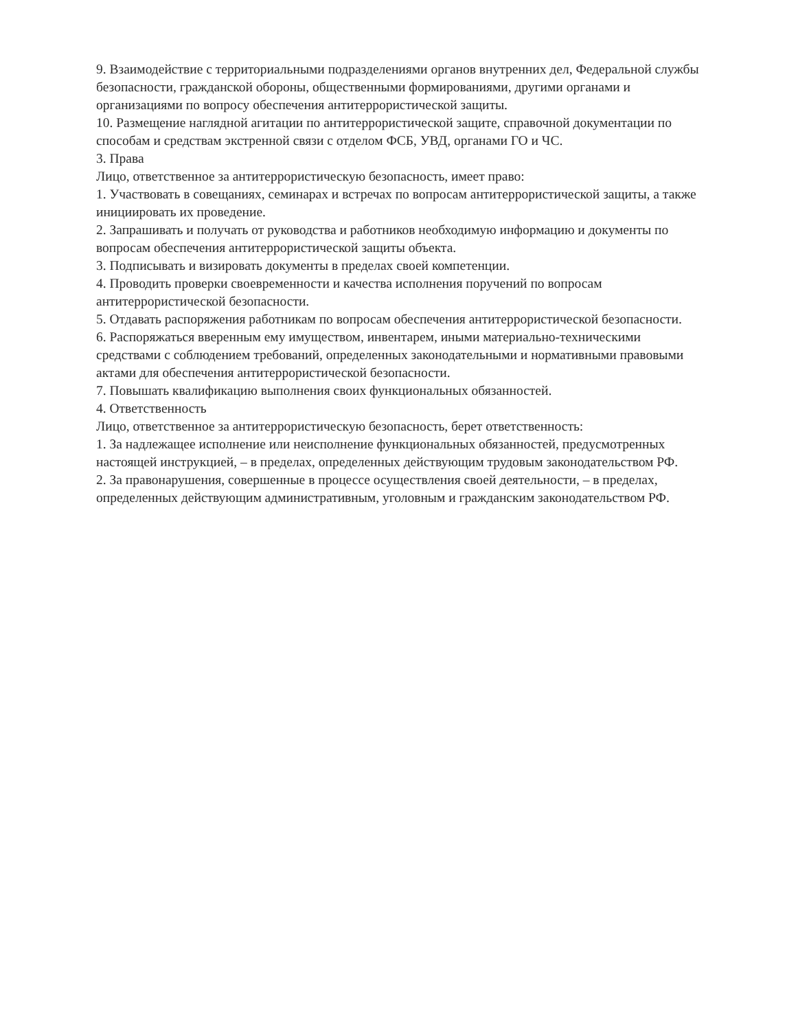9. Взаимодействие с территориальными подразделениями органов внутренних дел, Федеральной службы безопасности, гражданской обороны, общественными формированиями, другими органами и организациями по вопросу обеспечения антитеррористической защиты.
10. Размещение наглядной агитации по антитеррористической защите, справочной документации по способам и средствам экстренной связи с отделом ФСБ, УВД, органами ГО и ЧС.
3. Права
Лицо, ответственное за антитеррористическую безопасность, имеет право:
1. Участвовать в совещаниях, семинарах и встречах по вопросам антитеррористической защиты, а также инициировать их проведение.
2. Запрашивать и получать от руководства и работников необходимую информацию и документы по вопросам обеспечения антитеррористической защиты объекта.
3. Подписывать и визировать документы в пределах своей компетенции.
4. Проводить проверки своевременности и качества исполнения поручений по вопросам антитеррористической безопасности.
5. Отдавать распоряжения работникам по вопросам обеспечения антитеррористической безопасности.
6. Распоряжаться вверенным ему имуществом, инвентарем, иными материально-техническими средствами с соблюдением требований, определенных законодательными и нормативными правовыми актами для обеспечения антитеррористической безопасности.
7. Повышать квалификацию выполнения своих функциональных обязанностей.
4. Ответственность
Лицо, ответственное за антитеррористическую безопасность, берет ответственность:
1. За надлежащее исполнение или неисполнение функциональных обязанностей, предусмотренных настоящей инструкцией, – в пределах, определенных действующим трудовым законодательством РФ.
2. За правонарушения, совершенные в процессе осуществления своей деятельности, – в пределах, определенных действующим административным, уголовным и гражданским законодательством РФ.